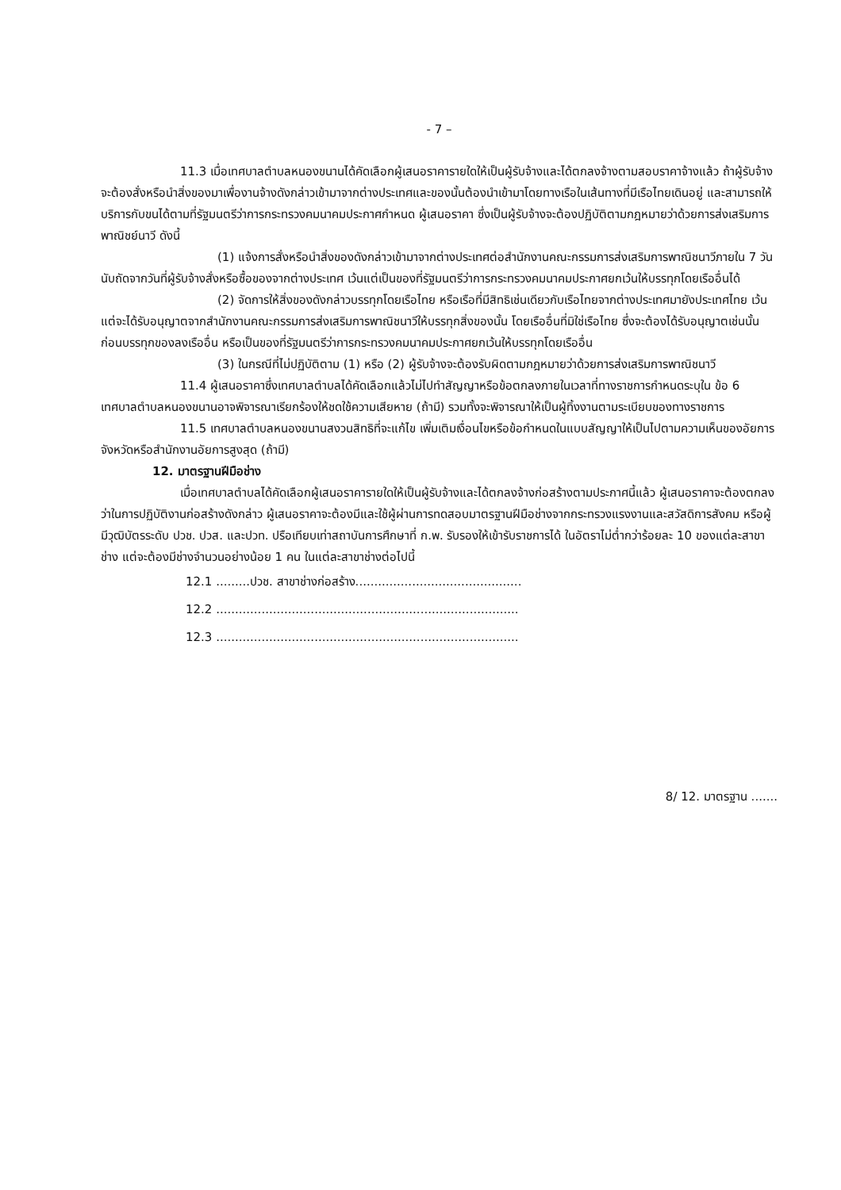- 7 –
11.3 เมื่อเทศบาลตำบลหนองขนานได้คัดเลือกผู้เสนอราคารายใดให้เป็นผู้รับจ้างและได้ตกลงจ้างตามสอบราคาจ้างแล้ว ถ้าผู้รับจ้างจะต้องสั่งหรือนำสิ่งของมาเพื่องานจ้างดังกล่าวเข้ามาจากต่างประเทศและของนั้นต้องนำเข้ามาโดยทางเรือในเส้นทางที่มีเรือไทยเดินอยู่ และสามารถให้บริการกับขนได้ตามที่รัฐมนตรีว่าการกระทรวงคมนาคมประกาศกำหนด ผู้เสนอราคา ซึ่งเป็นผู้รับจ้างจะต้องปฏิบัติตามกฎหมายว่าด้วยการส่งเสริมการพาณิชย์นาวี ดังนี้
(1) แจ้งการสั่งหรือนำสิ่งของดังกล่าวเข้ามาจากต่างประเทศต่อสำนักงานคณะกรรมการส่งเสริมการพาณิชนาวีภายใน 7 วัน นับถัดจากวันที่ผู้รับจ้างสั่งหรือซื้อของจากต่างประเทศ เว้นแต่เป็นของที่รัฐมนตรีว่าการกระทรวงคมนาคมประกาศยกเว้นให้บรรทุกโดยเรืออื่นได้
(2) จัดการให้สิ่งของดังกล่าวบรรทุกโดยเรือไทย หรือเรือที่มีสิทธิเช่นเดียวกับเรือไทยจากต่างประเทศมายังประเทศไทย เว้นแต่จะได้รับอนุญาตจากสำนักงานคณะกรรมการส่งเสริมการพาณิชนาวีให้บรรทุกสิ่งของนั้น โดยเรืออื่นที่มิใช่เรือไทย ซึ่งจะต้องได้รับอนุญาตเช่นนั้นก่อนบรรทุกของลงเรืออื่น หรือเป็นของที่รัฐมนตรีว่าการกระทรวงคมนาคมประกาศยกเว้นให้บรรทุกโดยเรืออื่น
(3) ในกรณีที่ไม่ปฏิบัติตาม (1) หรือ (2) ผู้รับจ้างจะต้องรับผิดตามกฎหมายว่าด้วยการส่งเสริมการพาณิชนาวี
11.4 ผู้เสนอราคาซึ่งเทศบาลตำบลได้คัดเลือกแล้วไม่ไปทำสัญญาหรือข้อตกลงภายในเวลาที่ทางราชการกำหนดระบุใน ข้อ 6 เทศบาลตำบลหนองขนานอาจพิจารณาเรียกร้องให้ชดใช้ความเสียหาย (ถ้ามี) รวมทั้งจะพิจารณาให้เป็นผู้ทิ้งงานตามระเบียบของทางราชการ
11.5 เทศบาลตำบลหนองขนานสงวนสิทธิที่จะแก้ไข เพิ่มเติมเงื่อนไขหรือข้อกำหนดในแบบสัญญาให้เป็นไปตามความเห็นของอัยการจังหวัดหรือสำนักงานอัยการสูงสุด (ถ้ามี)
12. มาตรฐานฝีมือช่าง
เมื่อเทศบาลตำบลได้คัดเลือกผู้เสนอราคารายใดให้เป็นผู้รับจ้างและได้ตกลงจ้างก่อสร้างตามประกาศนี้แล้ว ผู้เสนอราคาจะต้องตกลงว่าในการปฏิบัติงานก่อสร้างดังกล่าว ผู้เสนอราคาจะต้องมีและใช้ผู้ผ่านการทดสอบมาตรฐานฝีมือช่างจากกระทรวงแรงงานและสวัสดิการสังคม หรือผู้มีวุฒิบัตรระดับ ปวช. ปวส. และปวท. ปรือเทียบเท่าสถาบันการศึกษาที่ ก.พ. รับรองให้เข้ารับราชการได้ ในอัตราไม่ต่ำกว่าร้อยละ 10 ของแต่ละสาขาช่าง แต่จะต้องมีช่างจำนวนอย่างน้อย 1 คน ในแต่ละสาขาช่างต่อไปนี้
12.1 .........ปวช. สาขาช่างก่อสร้าง............................................
12.2 ................................................................................
12.3 ................................................................................
8/ 12. มาตรฐาน .......